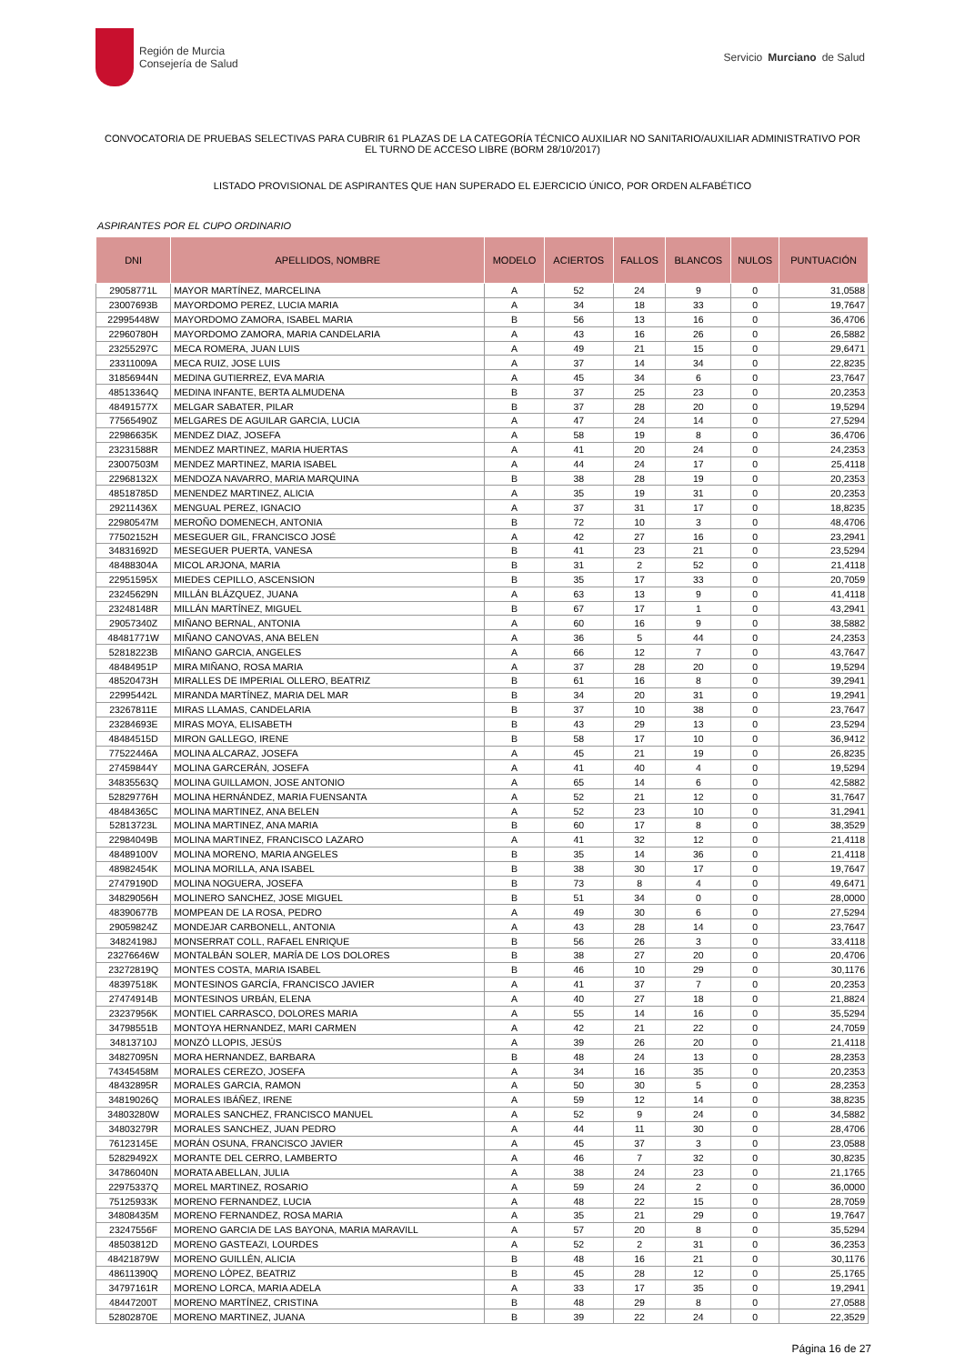Región de Murcia
Consejería de Salud
Servicio Murciano de Salud
CONVOCATORIA DE PRUEBAS SELECTIVAS PARA CUBRIR 61 PLAZAS DE LA CATEGORÍA TÉCNICO AUXILIAR NO SANITARIO/AUXILIAR ADMINISTRATIVO POR EL TURNO DE ACCESO LIBRE (BORM 28/10/2017)
LISTADO PROVISIONAL DE ASPIRANTES QUE HAN SUPERADO EL EJERCICIO ÚNICO, POR ORDEN ALFABÉTICO
ASPIRANTES POR EL CUPO ORDINARIO
| DNI | APELLIDOS, NOMBRE | MODELO | ACIERTOS | FALLOS | BLANCOS | NULOS | PUNTUACIÓN |
| --- | --- | --- | --- | --- | --- | --- | --- |
| 29058771L | MAYOR MARTÍNEZ, MARCELINA | A | 52 | 24 | 9 | 0 | 31,0588 |
| 23007693B | MAYORDOMO PEREZ, LUCIA MARIA | A | 34 | 18 | 33 | 0 | 19,7647 |
| 22995448W | MAYORDOMO ZAMORA, ISABEL MARIA | B | 56 | 13 | 16 | 0 | 36,4706 |
| 22960780H | MAYORDOMO ZAMORA, MARIA CANDELARIA | A | 43 | 16 | 26 | 0 | 26,5882 |
| 23255297C | MECA ROMERA, JUAN LUIS | A | 49 | 21 | 15 | 0 | 29,6471 |
| 23311009A | MECA RUIZ, JOSE LUIS | A | 37 | 14 | 34 | 0 | 22,8235 |
| 31856944N | MEDINA GUTIERREZ, EVA MARIA | A | 45 | 34 | 6 | 0 | 23,7647 |
| 48513364Q | MEDINA INFANTE, BERTA ALMUDENA | B | 37 | 25 | 23 | 0 | 20,2353 |
| 48491577X | MELGAR SABATER, PILAR | B | 37 | 28 | 20 | 0 | 19,5294 |
| 77565490Z | MELGARES DE AGUILAR GARCIA, LUCIA | A | 47 | 24 | 14 | 0 | 27,5294 |
| 22986635K | MENDEZ DIAZ, JOSEFA | A | 58 | 19 | 8 | 0 | 36,4706 |
| 23231588R | MENDEZ MARTINEZ, MARIA HUERTAS | A | 41 | 20 | 24 | 0 | 24,2353 |
| 23007503M | MENDEZ MARTINEZ, MARIA ISABEL | A | 44 | 24 | 17 | 0 | 25,4118 |
| 22968132X | MENDOZA NAVARRO, MARIA MARQUINA | B | 38 | 28 | 19 | 0 | 20,2353 |
| 48518785D | MENENDEZ MARTINEZ, ALICIA | A | 35 | 19 | 31 | 0 | 20,2353 |
| 29211436X | MENGUAL PEREZ, IGNACIO | A | 37 | 31 | 17 | 0 | 18,8235 |
| 22980547M | MEROÑO DOMENECH, ANTONIA | B | 72 | 10 | 3 | 0 | 48,4706 |
| 77502152H | MESEGUER GIL, FRANCISCO JOSÉ | A | 42 | 27 | 16 | 0 | 23,2941 |
| 34831692D | MESEGUER PUERTA, VANESA | B | 41 | 23 | 21 | 0 | 23,5294 |
| 48488304A | MICOL ARJONA, MARIA | B | 31 | 2 | 52 | 0 | 21,4118 |
| 22951595X | MIEDES CEPILLO, ASCENSION | B | 35 | 17 | 33 | 0 | 20,7059 |
| 23245629N | MILLÁN BLÁZQUEZ, JUANA | A | 63 | 13 | 9 | 0 | 41,4118 |
| 23248148R | MILLÁN MARTÍNEZ, MIGUEL | B | 67 | 17 | 1 | 0 | 43,2941 |
| 29057340Z | MIÑANO BERNAL, ANTONIA | A | 60 | 16 | 9 | 0 | 38,5882 |
| 48481771W | MIÑANO CANOVAS, ANA BELEN | A | 36 | 5 | 44 | 0 | 24,2353 |
| 52818223B | MIÑANO GARCIA, ANGELES | A | 66 | 12 | 7 | 0 | 43,7647 |
| 48484951P | MIRA MIÑANO, ROSA MARIA | A | 37 | 28 | 20 | 0 | 19,5294 |
| 48520473H | MIRALLES DE IMPERIAL OLLERO, BEATRIZ | B | 61 | 16 | 8 | 0 | 39,2941 |
| 22995442L | MIRANDA MARTÍNEZ, MARIA DEL MAR | B | 34 | 20 | 31 | 0 | 19,2941 |
| 23267811E | MIRAS LLAMAS, CANDELARIA | B | 37 | 10 | 38 | 0 | 23,7647 |
| 23284693E | MIRAS MOYA, ELISABETH | B | 43 | 29 | 13 | 0 | 23,5294 |
| 48484515D | MIRON GALLEGO, IRENE | B | 58 | 17 | 10 | 0 | 36,9412 |
| 77522446A | MOLINA ALCARAZ, JOSEFA | A | 45 | 21 | 19 | 0 | 26,8235 |
| 27459844Y | MOLINA GARCERÁN, JOSEFA | A | 41 | 40 | 4 | 0 | 19,5294 |
| 34835563Q | MOLINA GUILLAMON, JOSE ANTONIO | A | 65 | 14 | 6 | 0 | 42,5882 |
| 52829776H | MOLINA HERNÁNDEZ, MARIA FUENSANTA | A | 52 | 21 | 12 | 0 | 31,7647 |
| 48484365C | MOLINA MARTINEZ, ANA BELEN | A | 52 | 23 | 10 | 0 | 31,2941 |
| 52813723L | MOLINA MARTINEZ, ANA MARIA | B | 60 | 17 | 8 | 0 | 38,3529 |
| 22984049B | MOLINA MARTINEZ, FRANCISCO LAZARO | A | 41 | 32 | 12 | 0 | 21,4118 |
| 48489100V | MOLINA MORENO, MARIA ANGELES | B | 35 | 14 | 36 | 0 | 21,4118 |
| 48982454K | MOLINA MORILLA, ANA ISABEL | B | 38 | 30 | 17 | 0 | 19,7647 |
| 27479190D | MOLINA NOGUERA, JOSEFA | B | 73 | 8 | 4 | 0 | 49,6471 |
| 34829056H | MOLINERO SANCHEZ, JOSE MIGUEL | B | 51 | 34 | 0 | 0 | 28,0000 |
| 48390677B | MOMPEAN DE LA ROSA, PEDRO | A | 49 | 30 | 6 | 0 | 27,5294 |
| 29059824Z | MONDEJAR CARBONELL, ANTONIA | A | 43 | 28 | 14 | 0 | 23,7647 |
| 34824198J | MONSERRAT COLL, RAFAEL ENRIQUE | B | 56 | 26 | 3 | 0 | 33,4118 |
| 23276646W | MONTALBÁN SOLER, MARÍA DE LOS DOLORES | B | 38 | 27 | 20 | 0 | 20,4706 |
| 23272819Q | MONTES COSTA, MARIA ISABEL | B | 46 | 10 | 29 | 0 | 30,1176 |
| 48397518K | MONTESINOS GARCÍA, FRANCISCO JAVIER | A | 41 | 37 | 7 | 0 | 20,2353 |
| 27474914B | MONTESINOS URBÁN, ELENA | A | 40 | 27 | 18 | 0 | 21,8824 |
| 23237956K | MONTIEL CARRASCO, DOLORES MARIA | A | 55 | 14 | 16 | 0 | 35,5294 |
| 34798551B | MONTOYA HERNANDEZ, MARI CARMEN | A | 42 | 21 | 22 | 0 | 24,7059 |
| 34813710J | MONZÓ LLOPIS, JESÚS | A | 39 | 26 | 20 | 0 | 21,4118 |
| 34827095N | MORA HERNANDEZ, BARBARA | B | 48 | 24 | 13 | 0 | 28,2353 |
| 74345458M | MORALES CEREZO, JOSEFA | A | 34 | 16 | 35 | 0 | 20,2353 |
| 48432895R | MORALES GARCIA, RAMON | A | 50 | 30 | 5 | 0 | 28,2353 |
| 34819026Q | MORALES IBÁÑEZ, IRENE | A | 59 | 12 | 14 | 0 | 38,8235 |
| 34803280W | MORALES SANCHEZ, FRANCISCO MANUEL | A | 52 | 9 | 24 | 0 | 34,5882 |
| 34803279R | MORALES SANCHEZ, JUAN PEDRO | A | 44 | 11 | 30 | 0 | 28,4706 |
| 76123145E | MORÁN OSUNA, FRANCISCO JAVIER | A | 45 | 37 | 3 | 0 | 23,0588 |
| 52829492X | MORANTE DEL CERRO, LAMBERTO | A | 46 | 7 | 32 | 0 | 30,8235 |
| 34786040N | MORATA ABELLAN, JULIA | A | 38 | 24 | 23 | 0 | 21,1765 |
| 22975337Q | MOREL MARTINEZ, ROSARIO | A | 59 | 24 | 2 | 0 | 36,0000 |
| 75125933K | MORENO FERNANDEZ, LUCIA | A | 48 | 22 | 15 | 0 | 28,7059 |
| 34808435M | MORENO FERNANDEZ, ROSA MARIA | A | 35 | 21 | 29 | 0 | 19,7647 |
| 23247556F | MORENO GARCIA DE LAS BAYONA, MARIA MARAVILL | A | 57 | 20 | 8 | 0 | 35,5294 |
| 48503812D | MORENO GASTEAZI, LOURDES | A | 52 | 2 | 31 | 0 | 36,2353 |
| 48421879W | MORENO GUILLÉN, ALICIA | B | 48 | 16 | 21 | 0 | 30,1176 |
| 48611390Q | MORENO LÓPEZ, BEATRIZ | B | 45 | 28 | 12 | 0 | 25,1765 |
| 34797161R | MORENO LORCA, MARIA ADELA | A | 33 | 17 | 35 | 0 | 19,2941 |
| 48447200T | MORENO MARTÍNEZ, CRISTINA | B | 48 | 29 | 8 | 0 | 27,0588 |
| 52802870E | MORENO MARTINEZ, JUANA | B | 39 | 22 | 24 | 0 | 22,3529 |
Página 16 de 27